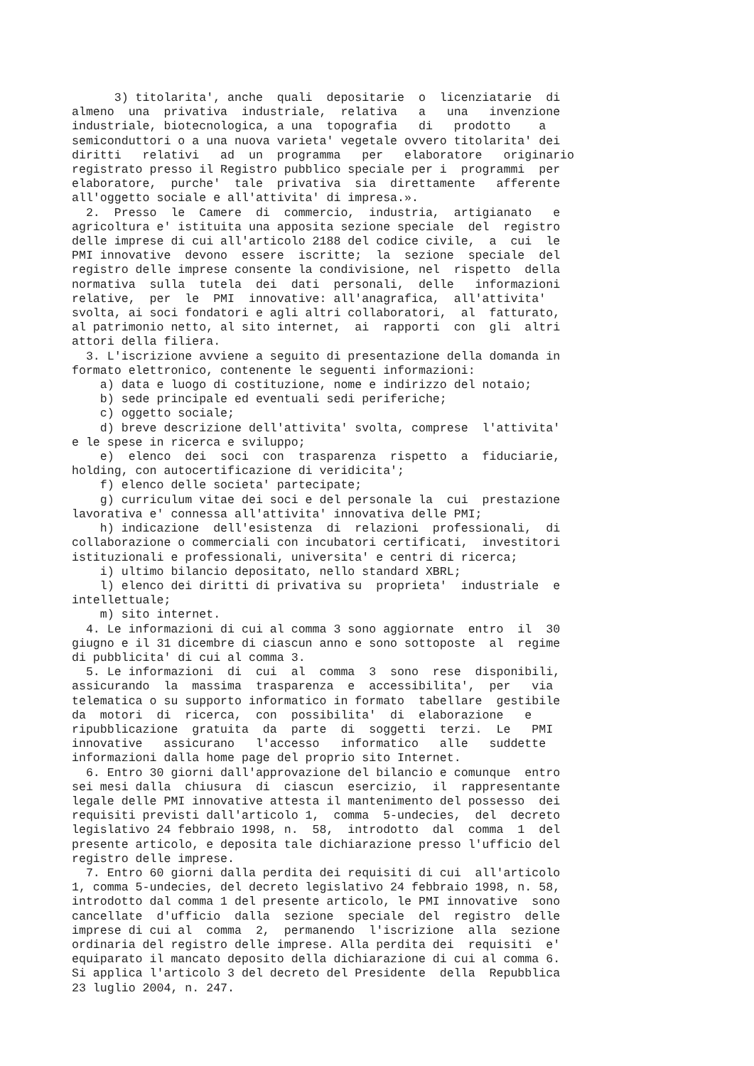3) titolarita', anche  quali  depositarie  o  licenziatarie  di
almeno  una  privativa  industriale,  relativa   a   una   invenzione
industriale, biotecnologica, a una  topografia   di   prodotto    a
semiconduttori o a una nuova varieta' vegetale ovvero titolarita' dei
diritti   relativi   ad  un  programma   per   elaboratore   originario
registrato presso il Registro pubblico speciale per i  programmi  per
elaboratore,  purche'  tale  privativa  sia  direttamente   afferente
all'oggetto sociale e all'attivita' di impresa.».
  2.  Presso  le  Camere  di  commercio,  industria,  artigianato   e
agricoltura e' istituita una apposita sezione speciale  del  registro
delle imprese di cui all'articolo 2188 del codice civile,  a  cui  le
PMI innovative  devono  essere  iscritte;  la  sezione  speciale  del
registro delle imprese consente la condivisione, nel  rispetto  della
normativa  sulla  tutela  dei  dati  personali,  delle   informazioni
relative,  per  le  PMI  innovative: all'anagrafica,  all'attivita'
svolta, ai soci fondatori e agli altri collaboratori,  al  fatturato,
al patrimonio netto, al sito internet,  ai  rapporti  con  gli  altri
attori della filiera.
  3. L'iscrizione avviene a seguito di presentazione della domanda in
formato elettronico, contenente le seguenti informazioni:
    a) data e luogo di costituzione, nome e indirizzo del notaio;
    b) sede principale ed eventuali sedi periferiche;
    c) oggetto sociale;
    d) breve descrizione dell'attivita' svolta, comprese  l'attivita'
e le spese in ricerca e sviluppo;
    e)  elenco  dei  soci  con  trasparenza  rispetto  a  fiduciarie,
holding, con autocertificazione di veridicita';
    f) elenco delle societa' partecipate;
    g) curriculum vitae dei soci e del personale la  cui  prestazione
lavorativa e' connessa all'attivita' innovativa delle PMI;
    h) indicazione  dell'esistenza  di  relazioni  professionali,  di
collaborazione o commerciali con incubatori certificati,  investitori
istituzionali e professionali, universita' e centri di ricerca;
    i) ultimo bilancio depositato, nello standard XBRL;
    l) elenco dei diritti di privativa su  proprieta'  industriale  e
intellettuale;
    m) sito internet.
  4. Le informazioni di cui al comma 3 sono aggiornate  entro  il  30
giugno e il 31 dicembre di ciascun anno e sono sottoposte  al  regime
di pubblicita' di cui al comma 3.
  5. Le informazioni  di  cui  al  comma  3  sono  rese  disponibili,
assicurando  la  massima  trasparenza  e  accessibilita',  per   via
telematica o su supporto informatico in formato  tabellare  gestibile
da  motori  di  ricerca,  con  possibilita'  di  elaborazione   e
ripubblicazione  gratuita  da  parte  di  soggetti  terzi.  Le   PMI
innovative   assicurano   l'accesso   informatico   alle   suddette
informazioni dalla home page del proprio sito Internet.
  6. Entro 30 giorni dall'approvazione del bilancio e comunque  entro
sei mesi dalla  chiusura  di  ciascun  esercizio,  il  rappresentante
legale delle PMI innovative attesta il mantenimento del possesso  dei
requisiti previsti dall'articolo 1,  comma  5-undecies,  del  decreto
legislativo 24 febbraio 1998, n.  58,  introdotto  dal  comma  1  del
presente articolo, e deposita tale dichiarazione presso l'ufficio del
registro delle imprese.
  7. Entro 60 giorni dalla perdita dei requisiti di cui  all'articolo
1, comma 5-undecies, del decreto legislativo 24 febbraio 1998, n. 58,
introdotto dal comma 1 del presente articolo, le PMI innovative  sono
cancellate  d'ufficio  dalla  sezione  speciale  del  registro  delle
imprese di cui al  comma  2,  permanendo  l'iscrizione  alla  sezione
ordinaria del registro delle imprese. Alla perdita dei  requisiti  e'
equiparato il mancato deposito della dichiarazione di cui al comma 6.
Si applica l'articolo 3 del decreto del Presidente  della  Repubblica
23 luglio 2004, n. 247.